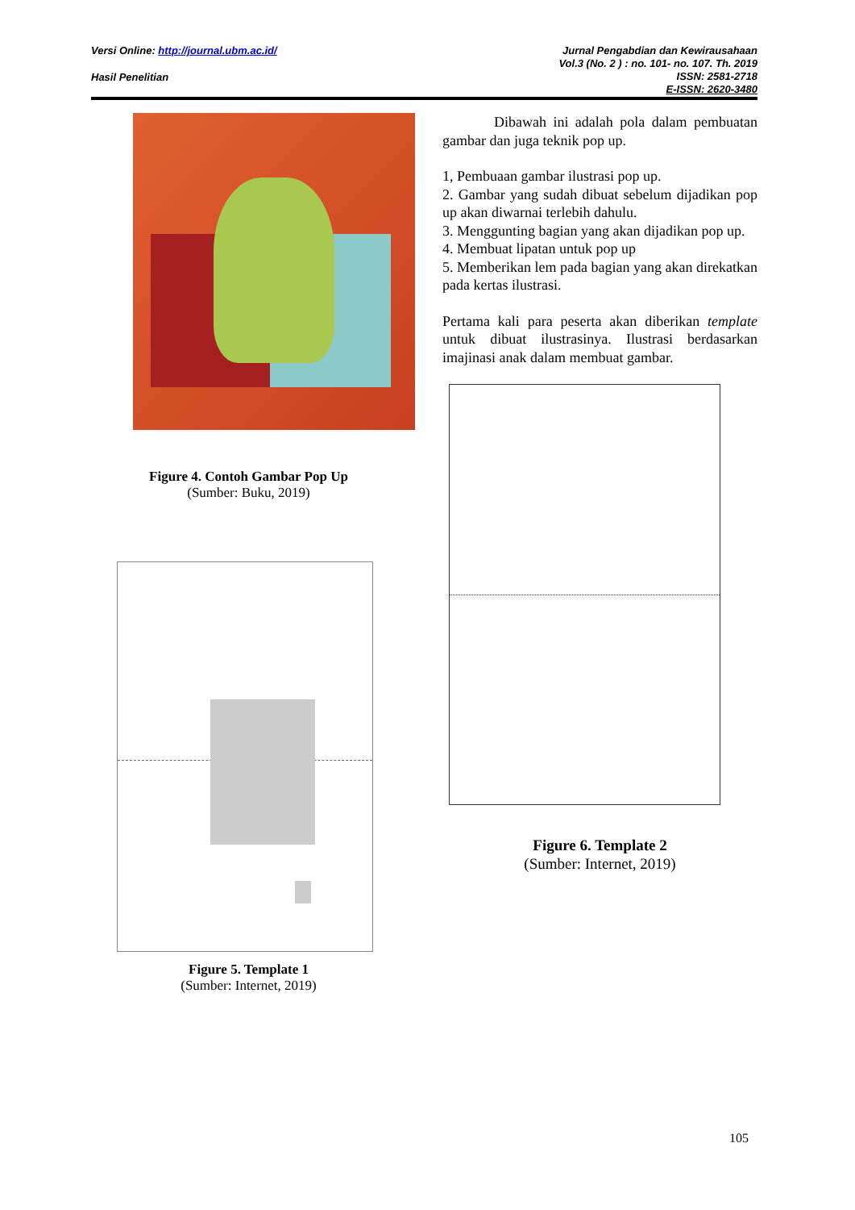Versi Online: http://journal.ubm.ac.id/
Hasil Penelitian
Jurnal Pengabdian dan Kewirausahaan
Vol.3 (No. 2 ) : no. 101- no. 107. Th. 2019
ISSN: 2581-2718
E-ISSN: 2620-3480
Figure 4. Contoh Gambar Pop Up
(Sumber: Buku, 2019)
Figure 5. Template 1
(Sumber: Internet, 2019)
Dibawah ini adalah pola dalam pembuatan gambar dan juga teknik pop up.
1, Pembuaan gambar ilustrasi pop up.
2. Gambar yang sudah dibuat sebelum dijadikan pop up akan diwarnai terlebih dahulu.
3. Menggunting bagian yang akan dijadikan pop up.
4. Membuat lipatan untuk pop up
5. Memberikan lem pada bagian yang akan direkatkan pada kertas ilustrasi.
Pertama kali para peserta akan diberikan template untuk dibuat ilustrasinya. Ilustrasi berdasarkan imajinasi anak dalam membuat gambar.
Figure 6. Template 2
(Sumber: Internet, 2019)
105